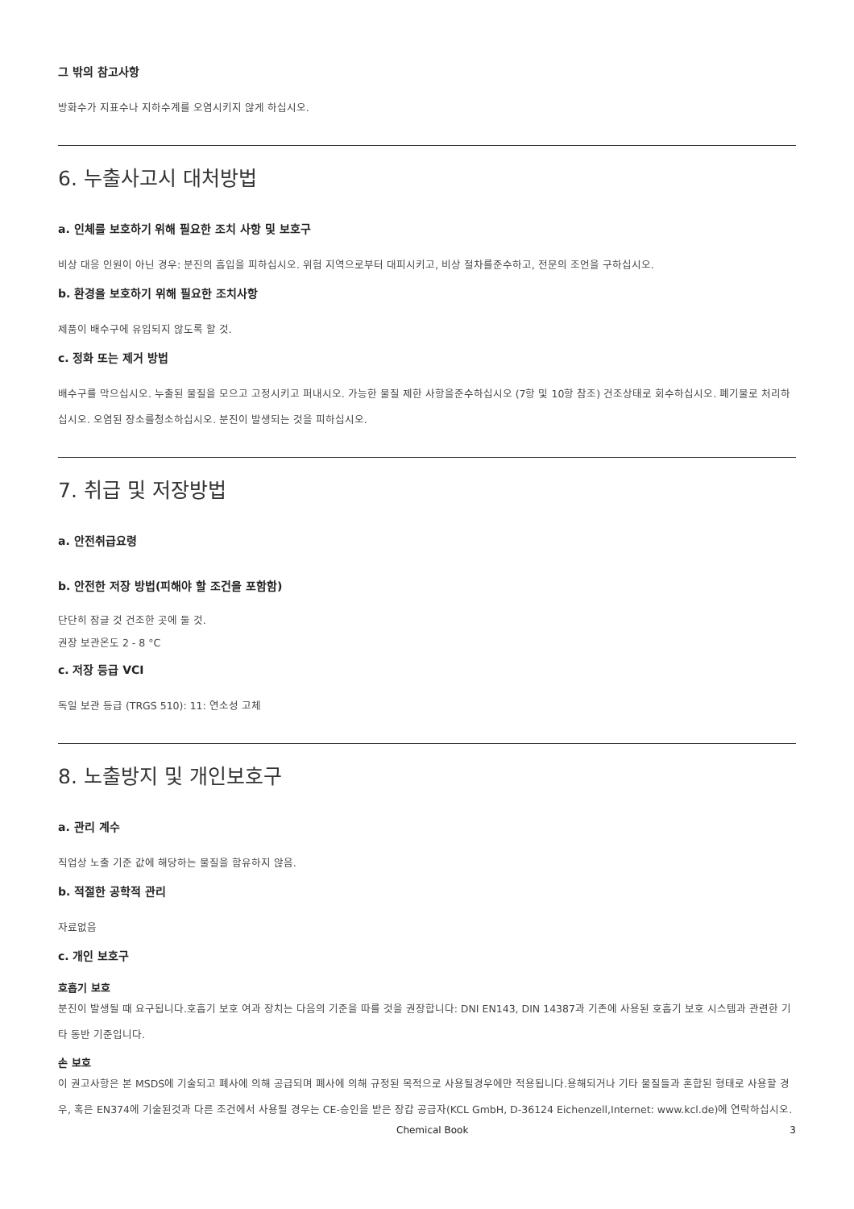그 밖의 참고사항
방화수가 지표수나 지하수계를 오염시키지 않게 하십시오.
6. 누출사고시 대처방법
a. 인체를 보호하기 위해 필요한 조치 사항 및 보호구
비상 대응 인원이 아닌 경우: 분진의 흡입을 피하십시오. 위험 지역으로부터 대피시키고, 비상 절차를준수하고, 전문의 조언을 구하십시오.
b. 환경을 보호하기 위해 필요한 조치사항
제품이 배수구에 유입되지 않도록 할 것.
c. 정화 또는 제거 방법
배수구를 막으십시오. 누출된 물질을 모으고 고정시키고 퍼내시오. 가능한 물질 제한 사항을준수하십시오 (7항 및 10항 참조) 건조상태로 회수하십시오. 폐기물로 처리하십시오. 오염된 장소를청소하십시오. 분진이 발생되는 것을 피하십시오.
7. 취급 및 저장방법
a. 안전취급요령
b. 안전한 저장 방법(피해야 할 조건을 포함함)
단단히 잠글 것 건조한 곳에 둘 것.
권장 보관온도 2 - 8 °C
c. 저장 등급 VCI
독일 보관 등급 (TRGS 510): 11: 연소성 고체
8. 노출방지 및 개인보호구
a. 관리 계수
직업상 노출 기준 값에 해당하는 물질을 함유하지 않음.
b. 적절한 공학적 관리
자료없음
c. 개인 보호구
호흡기 보호
분진이 발생될 때 요구됩니다.호흡기 보호 여과 장치는 다음의 기준을 따를 것을 권장합니다: DNI EN143, DIN 14387과 기존에 사용된 호흡기 보호 시스템과 관련한 기타 동반 기준입니다.
손 보호
이 권고사항은 본 MSDS에 기술되고 폐사에 의해 공급되며 폐사에 의해 규정된 목적으로 사용될경우에만 적용됩니다.용해되거나 기타 물질들과 혼합된 형태로 사용할 경우, 혹은 EN374에 기술된것과 다른 조건에서 사용될 경우는 CE-승인을 받은 장갑 공급자(KCL GmbH, D-36124 Eichenzell,Internet: www.kcl.de)에 연락하십시오.
Chemical Book 3